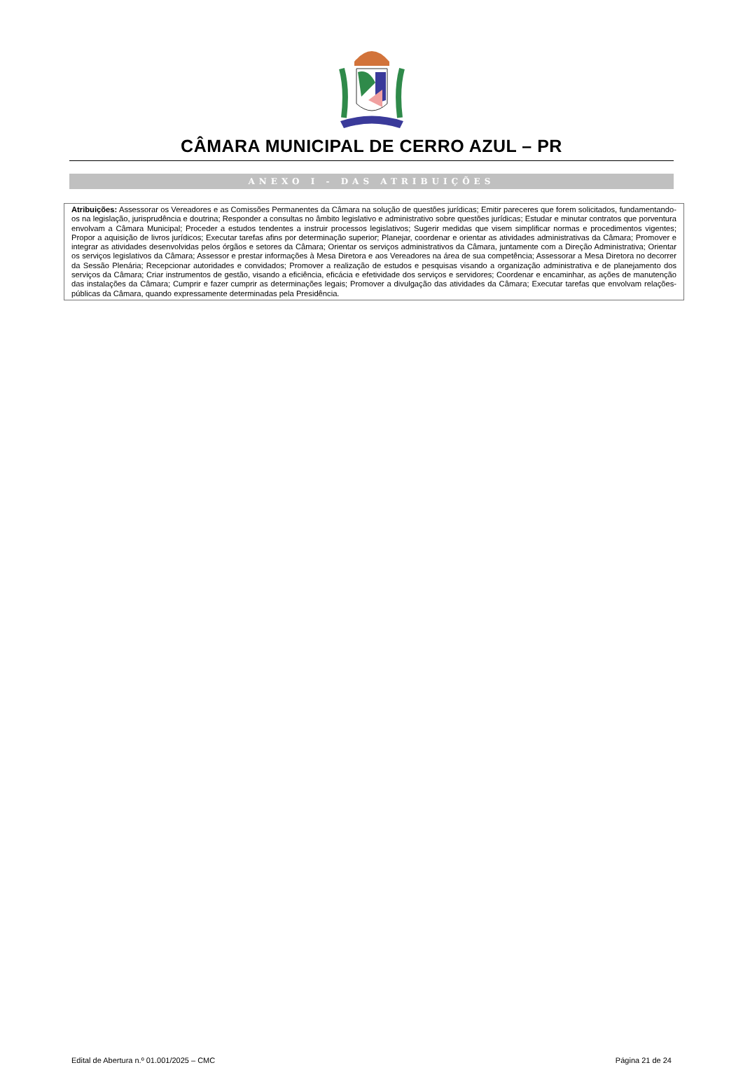CÂMARA MUNICIPAL DE CERRO AZUL – PR
ANEXO I - DAS ATRIBUIÇÕES
| Atribuições: Assessorar os Vereadores e as Comissões Permanentes da Câmara na solução de questões jurídicas; Emitir pareceres que forem solicitados, fundamentando-os na legislação, jurisprudência e doutrina; Responder a consultas no âmbito legislativo e administrativo sobre questões jurídicas; Estudar e minutar contratos que porventura envolvam a Câmara Municipal; Proceder a estudos tendentes a instruir processos legislativos; Sugerir medidas que visem simplificar normas e procedimentos vigentes; Propor a aquisição de livros jurídicos; Executar tarefas afins por determinação superior; Planejar, coordenar e orientar as atividades administrativas da Câmara; Promover e integrar as atividades desenvolvidas pelos órgãos e setores da Câmara; Orientar os serviços administrativos da Câmara, juntamente com a Direção Administrativa; Orientar os serviços legislativos da Câmara; Assessor e prestar informações à Mesa Diretora e aos Vereadores na área de sua competência; Assessorar a Mesa Diretora no decorrer da Sessão Plenária; Recepcionar autoridades e convidados; Promover a realização de estudos e pesquisas visando a organização administrativa e de planejamento dos serviços da Câmara; Criar instrumentos de gestão, visando a eficiência, eficácia e efetividade dos serviços e servidores; Coordenar e encaminhar, as ações de manutenção das instalações da Câmara; Cumprir e fazer cumprir as determinações legais; Promover a divulgação das atividades da Câmara; Executar tarefas que envolvam relações-públicas da Câmara, quando expressamente determinadas pela Presidência. |
Edital de Abertura n.º 01.001/2025 – CMC Página 21 de 24